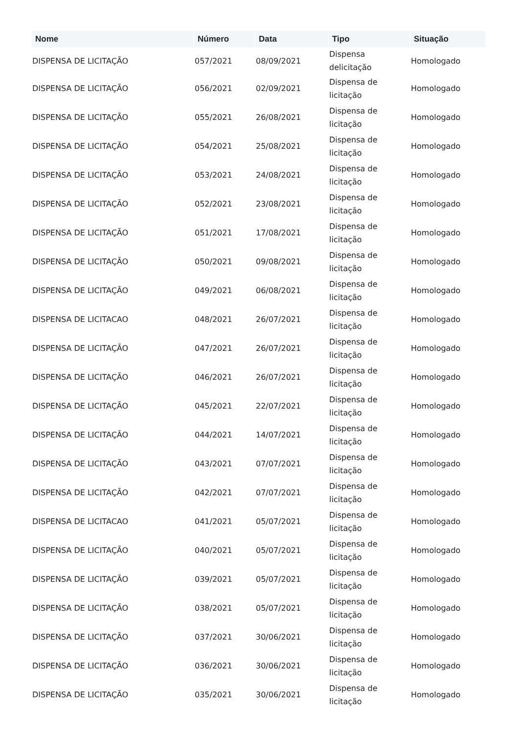| Nome | Número | Data | Tipo | Situação |
| --- | --- | --- | --- | --- |
| DISPENSA DE LICITAÇÃO | 057/2021 | 08/09/2021 | Dispensa delicitação | Homologado |
| DISPENSA DE LICITAÇÃO | 056/2021 | 02/09/2021 | Dispensa de licitação | Homologado |
| DISPENSA DE LICITAÇÃO | 055/2021 | 26/08/2021 | Dispensa de licitação | Homologado |
| DISPENSA DE LICITAÇÃO | 054/2021 | 25/08/2021 | Dispensa de licitação | Homologado |
| DISPENSA DE LICITAÇÃO | 053/2021 | 24/08/2021 | Dispensa de licitação | Homologado |
| DISPENSA DE LICITAÇÃO | 052/2021 | 23/08/2021 | Dispensa de licitação | Homologado |
| DISPENSA DE LICITAÇÃO | 051/2021 | 17/08/2021 | Dispensa de licitação | Homologado |
| DISPENSA DE LICITAÇÃO | 050/2021 | 09/08/2021 | Dispensa de licitação | Homologado |
| DISPENSA DE LICITAÇÃO | 049/2021 | 06/08/2021 | Dispensa de licitação | Homologado |
| DISPENSA DE LICITACAO | 048/2021 | 26/07/2021 | Dispensa de licitação | Homologado |
| DISPENSA DE LICITAÇÃO | 047/2021 | 26/07/2021 | Dispensa de licitação | Homologado |
| DISPENSA DE LICITAÇÃO | 046/2021 | 26/07/2021 | Dispensa de licitação | Homologado |
| DISPENSA DE LICITAÇÃO | 045/2021 | 22/07/2021 | Dispensa de licitação | Homologado |
| DISPENSA DE LICITAÇÃO | 044/2021 | 14/07/2021 | Dispensa de licitação | Homologado |
| DISPENSA DE LICITAÇÃO | 043/2021 | 07/07/2021 | Dispensa de licitação | Homologado |
| DISPENSA DE LICITAÇÃO | 042/2021 | 07/07/2021 | Dispensa de licitação | Homologado |
| DISPENSA DE LICITACAO | 041/2021 | 05/07/2021 | Dispensa de licitação | Homologado |
| DISPENSA DE LICITAÇÃO | 040/2021 | 05/07/2021 | Dispensa de licitação | Homologado |
| DISPENSA DE LICITAÇÃO | 039/2021 | 05/07/2021 | Dispensa de licitação | Homologado |
| DISPENSA DE LICITAÇÃO | 038/2021 | 05/07/2021 | Dispensa de licitação | Homologado |
| DISPENSA DE LICITAÇÃO | 037/2021 | 30/06/2021 | Dispensa de licitação | Homologado |
| DISPENSA DE LICITAÇÃO | 036/2021 | 30/06/2021 | Dispensa de licitação | Homologado |
| DISPENSA DE LICITAÇÃO | 035/2021 | 30/06/2021 | Dispensa de licitação | Homologado |